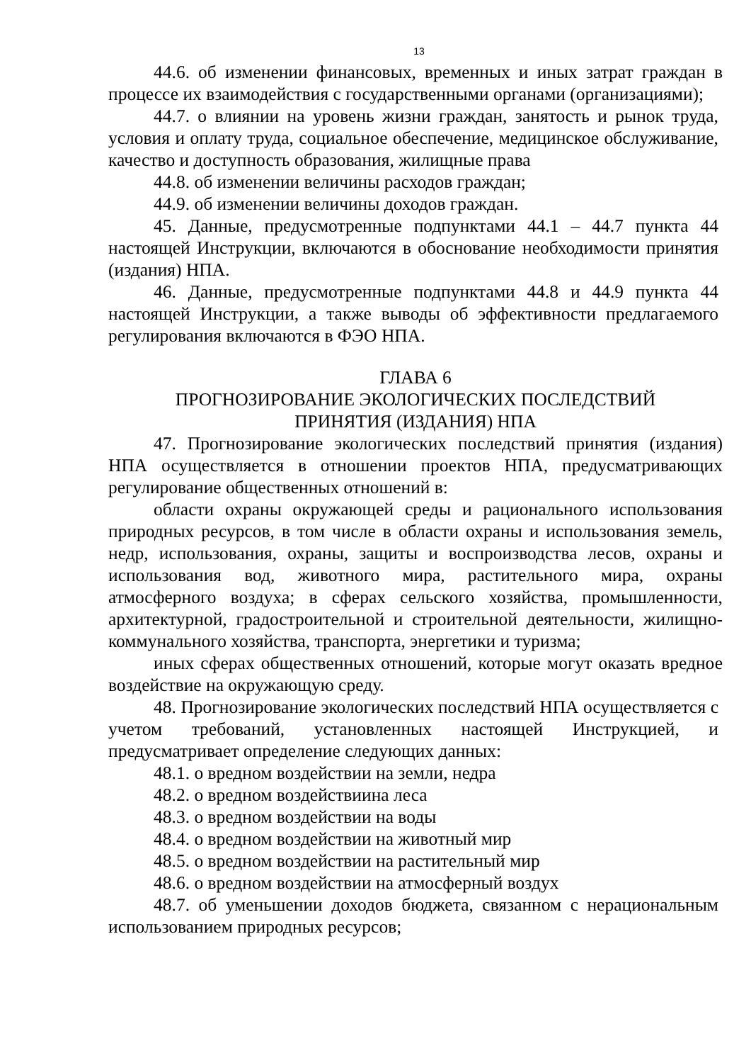13
44.6. об изменении финансовых, временных и иных затрат граждан в процессе их взаимодействия с государственными органами (организациями);
44.7. о влиянии на уровень жизни граждан, занятость и рынок труда, условия и оплату труда, социальное обеспечение, медицинское обслуживание, качество и доступность образования, жилищные права
44.8. об изменении величины расходов граждан;
44.9. об изменении величины доходов граждан.
45. Данные, предусмотренные подпунктами 44.1 – 44.7 пункта 44 настоящей Инструкции, включаются в обоснование необходимости принятия (издания) НПА.
46. Данные, предусмотренные подпунктами 44.8 и 44.9 пункта 44 настоящей Инструкции, а также выводы об эффективности предлагаемого регулирования включаются в ФЭО НПА.
ГЛАВА 6
ПРОГНОЗИРОВАНИЕ ЭКОЛОГИЧЕСКИХ ПОСЛЕДСТВИЙ
ПРИНЯТИЯ (ИЗДАНИЯ) НПА
47. Прогнозирование экологических последствий принятия (издания) НПА осуществляется в отношении проектов НПА, предусматривающих регулирование общественных отношений в:
области охраны окружающей среды и рационального использования природных ресурсов, в том числе в области охраны и использования земель, недр, использования, охраны, защиты и воспроизводства лесов, охраны и использования вод, животного мира, растительного мира, охраны атмосферного воздуха; в сферах сельского хозяйства, промышленности, архитектурной, градостроительной и строительной деятельности, жилищно-коммунального хозяйства, транспорта, энергетики и туризма;
иных сферах общественных отношений, которые могут оказать вредное воздействие на окружающую среду.
48. Прогнозирование экологических последствий НПА осуществляется с учетом требований, установленных настоящей Инструкцией, и предусматривает определение следующих данных:
48.1. о вредном воздействии на земли, недра
48.2. о вредном воздействиина леса
48.3. о вредном воздействии на воды
48.4. о вредном воздействии на животный мир
48.5. о вредном воздействии на растительный мир
48.6. о вредном воздействии на атмосферный воздух
48.7. об уменьшении доходов бюджета, связанном с нерациональным использованием природных ресурсов;